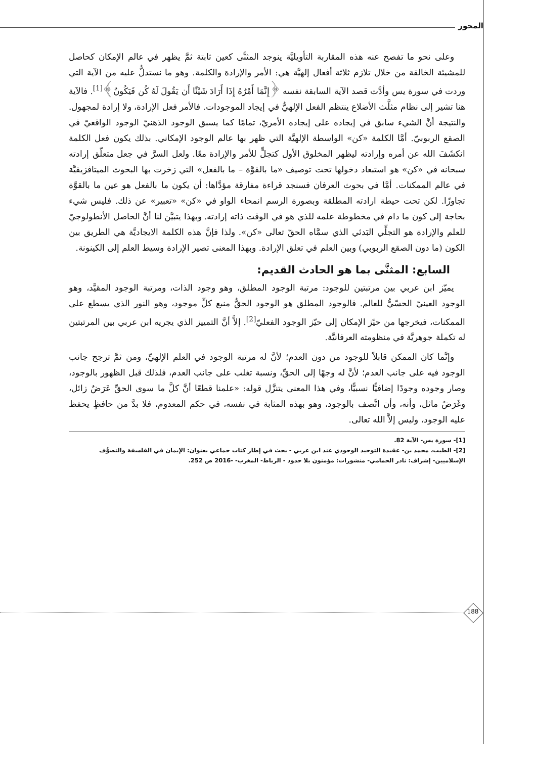المحور
وعلى نحو ما تفصح عنه هذه المقاربة التأويليَّة ينوجد المثنَّى كعين ثابتة ثمَّ يظهر في عالم الإمكان كحاصل للمشيئة الخالقة من خلال تلازم ثلاثة أفعال إلهيَّة هي: الأمر والإرادة والكلمة. وهو ما نستدلُّ عليه من الآية التي وردت في سورة يس وأدَّت قصد الآية السابقة نفسه ﴿إِنَّمَا أَمْرُهُ إِذَا أَرَادَ شَيْئًا أَن يَقُولَ لَهُ كُن فَيَكُونُ﴾<sup>[1]</sup>. فالآية هنا تشير إلى نظام مثلَّث الأضلاع ينتظم الفعل الإلهيُّ في إيجاد الموجودات. فالأمر فعل الإرادة، ولا إرادة لمجهول. والنتيجة أنَّ الشيء سابق في إيجاده على إيجاده الأمريّ، تمامًا كما يسبق الوجود الذهنيّ الوجود الواقعيّ في الصقع الربوبيّ. أمَّا الكلمة «كن» الواسطة الإلهيَّة التي ظهر بها عالم الوجود الإمكاني. بذلك يكون فعل الكلمة انكشَفَ الله عن أمره وإرادته ليظهر المخلوق الأول كتجلٍّ للأمر والإرادة معًا. ولعل السرَّ في جعل متعلّق إرادته سبحانه في «كن» هو استبعاد دخولها تحت توصيف «ما بالقوَّة – ما بالفعل» التي زخرت بها البحوث الميتافزيقيَّة في عالم الممكنات. أمَّا في بحوث العرفان فسنجد قراءة مفارقة مؤدَّاها: أن يكون ما بالفعل هو عين ما بالقوَّة تجاوزًا. لكن تحت حيطة ارادته المطلقة وبصورة الرسم انمحاء الواو في «كن» «تعبير» عن ذلك. فليس شيء بحاجة إلى كون ما دام في مخطوطة علمه للذي هو في الوقت ذاته إرادته. وبهذا يتبيَّن لنا أنَّ الحاصل الأنطولوجيّ للعلم والإرادة هو التجلِّي البَدئي الذي سمَّاه الحقّ تعالى «كن». ولذا فإنَّ هذه الكلمة الايجاديَّة هي الطريق بين الكون (ما دون الصقع الربوبي) وبين العلم في تعلق الإرادة. وبهذا المعنى تصير الإرادة وسيط العلم إلى الكينونة.
السابع: المثنَّى بما هو الحادث القديم:
يميّز ابن عربي بين مرتبتين للوجود: مرتبة الوجود المطلق، وهو وجود الذات، ومرتبة الوجود المقيَّد، وهو الوجود العينيّ الحسّيُّ للعالم. فالوجود المطلق هو الوجود الحقُّ منبع كلِّ موجود، وهو النور الذي يسطع على الممكنات، فيخرجها من حيّز الإمكان إلى حيّز الوجود الفعليّ<sup>[2]</sup>. إلاَّ أنَّ التمييز الذي يجريه ابن عربي بين المرتبتين له تكملة جوهريَّة في منظومته العرفانيَّة.
وإنَّما كان الممكن قابلاً للوجود من دون العدم؛ لأنَّ له مرتبة الوجود في العلم الإلهيِّ، ومن ثمَّ ترجح جانب الوجود فيه على جانب العدم؛ لأنَّ له وجهًا إلى الحقِّ، ونسبة تغلب على جانب العدم، فلذلك قبل الظهور بالوجود، وصار وجوده وجودًا إضافيًّا نسبيًّا، وفي هذا المعنى يتنزَّل قوله: «علمنا قطعًا أنَّ كلَّ ما سوى الحقِّ عَرَضٌ زائل، وغَرَضٌ ماثل، وأنه، وأن اتَّصف بالوجود، وهو بهذه المثابة في نفسه، في حكم المعدوم، فلا بدَّ من حافظٍ يحفظ عليه الوجود، وليس إلاَّ الله تعالى.
[1]- سورة يس- الآية 82.
[2]- الطيب، محمد بن- عقيدة التوحيد الوجودي عند ابن عربي - بحث في إطار كتاب جماعي بعنوان: الإيمان في الفلسفة والتصوُّف الإسلاميين- إشراف: نادر الحمامي- منشورات: مؤمنون بلا حدود - الرباط- المغرب- -2016 ص 252.
188